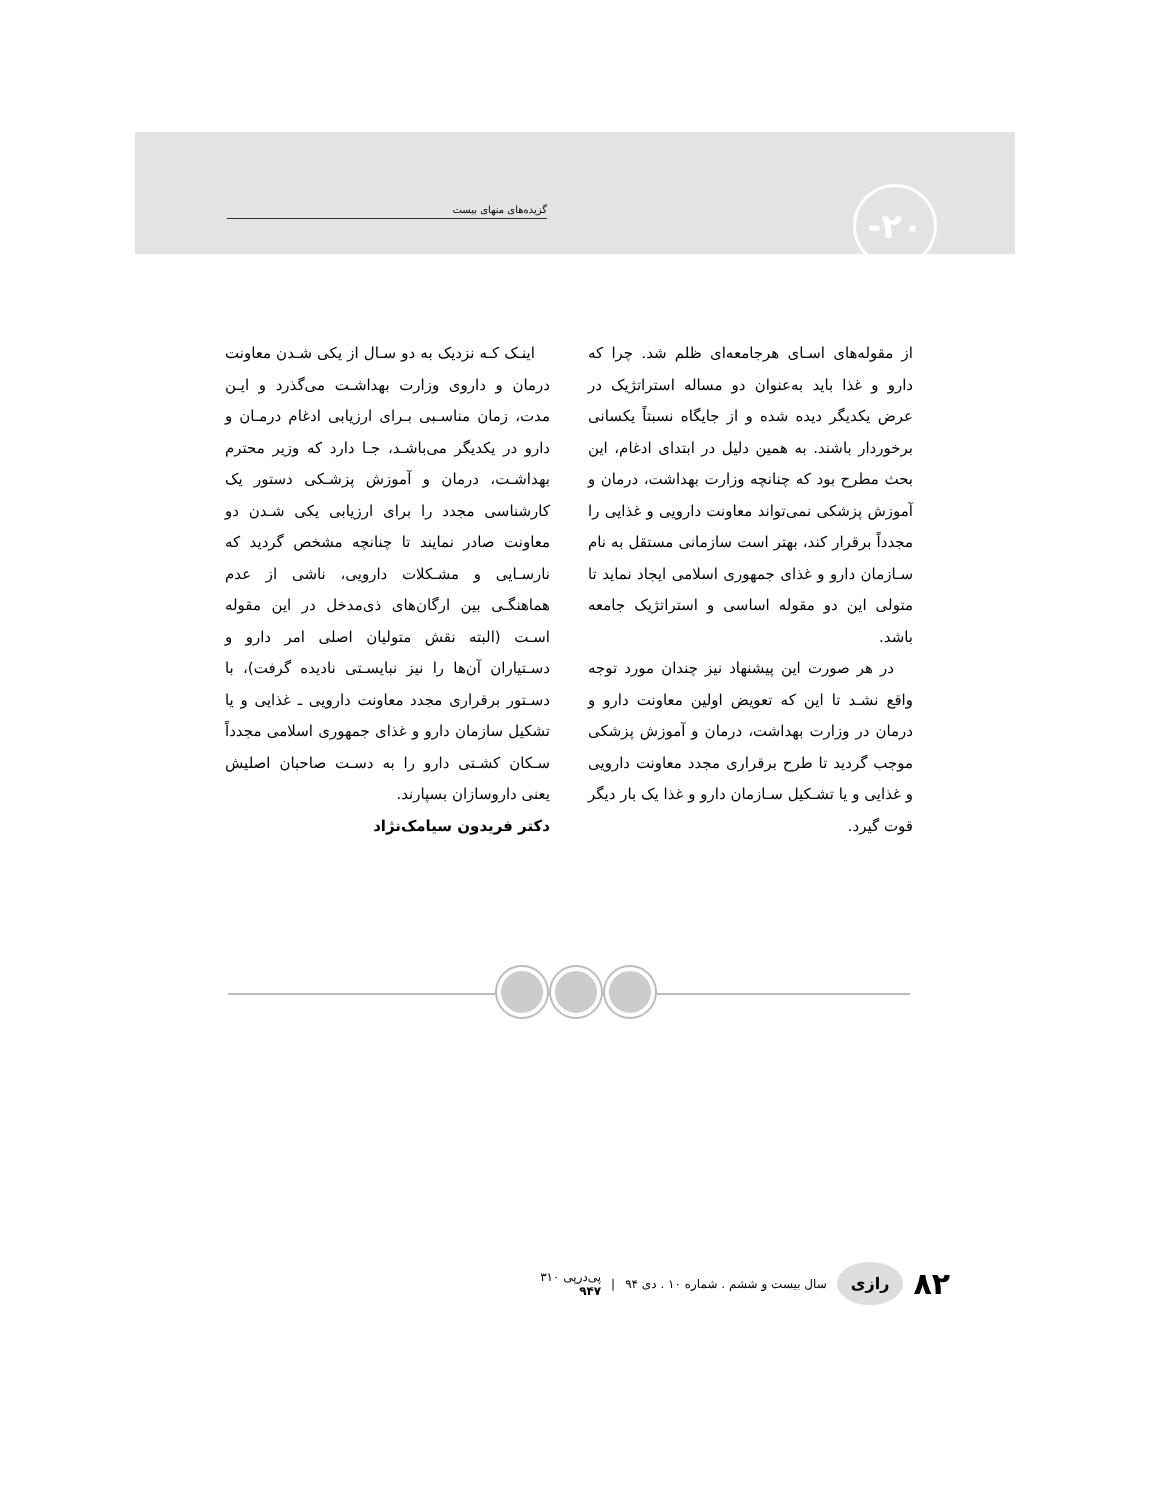گزیده‌های منهای بیست ۲۰-
از مقوله‌های اسـای هرجامعه‌ای ظلم شد. چرا که دارو و غذا باید به‌عنوان دو مساله استراتژیک در عرض یکدیگر دیده شده و از جایگاه نسبتاً یکسانی برخوردار باشند. به همین دلیل در ابتدای ادغام، این بحث مطرح بود که چنانچه وزارت بهداشت، درمان و آموزش پزشکی نمی‌تواند معاونت دارویی و غذایی را مجدداً برقرار کند، بهتر است سازمانی مستقل به نام سـازمان دارو و غذای جمهوری اسلامی ایجاد نماید تا متولی این دو مقوله اساسی و استراتژیک جامعه باشد.
در هر صورت این پیشنهاد نیز چندان مورد توجه واقع نشـد تا این که تعویض اولین معاونت دارو و درمان در وزارت بهداشت، درمان و آموزش پزشکی موجب گردید تا طرح برقراری مجدد معاونت دارویی و غذایی و یا تشـکیل سـازمان دارو و غذا یک بار دیگر قوت گیرد.
اینـک کـه نزدیک به دو سـال از یکی شـدن معاونت درمان و داروی وزارت بهداشـت می‌گذرد و ایـن مدت، زمان مناسـبی بـرای ارزیابی ادغام درمـان و دارو در یکدیگر می‌باشـد، جـا دارد که وزیر محترم بهداشـت، درمان و آموزش پزشـکی دستور یک کارشناسی مجدد را برای ارزیابی یکی شـدن دو معاونت صادر نمایند تا چنانچه مشخص گردید که نارسـایی و مشـکلات دارویی، ناشی از عدم هماهنگـی بین ارگان‌های ذی‌مدخل در این مقوله اسـت (البته نقش متولیان اصلی امر دارو و دسـتیاران آن‌ها را نیز نبایسـتی نادیده گرفت)، با دسـتور برقراری مجدد معاونت دارویی ـ غذایی و یا تشکیل سازمان دارو و غذای جمهوری اسلامی مجدداً سـکان کشـتی دارو را به دسـت صاحبان اصلیش یعنی داروسازان بسپارند.
دکتر فریدون سیامک‌نژاد
۸۲ رازی سال بیست و ششم . شماره ۱۰ . دی ۹۴ | پی‌در‌پی ۳۱۰
۹۴۷